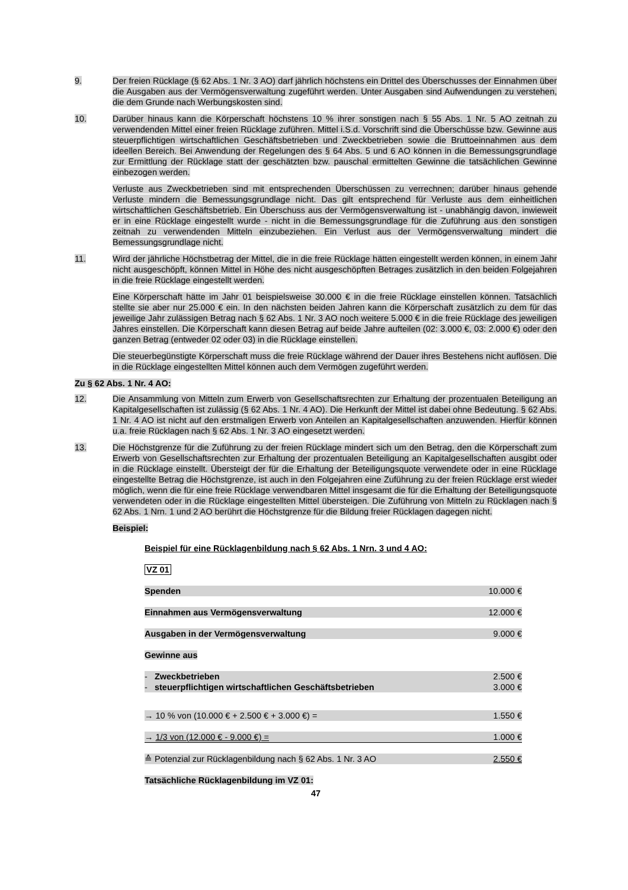9. Der freien Rücklage (§ 62 Abs. 1 Nr. 3 AO) darf jährlich höchstens ein Drittel des Überschusses der Einnahmen über die Ausgaben aus der Vermögensverwaltung zugeführt werden. Unter Ausgaben sind Aufwendungen zu verstehen, die dem Grunde nach Werbungskosten sind.
10. Darüber hinaus kann die Körperschaft höchstens 10 % ihrer sonstigen nach § 55 Abs. 1 Nr. 5 AO zeitnah zu verwendenden Mittel einer freien Rücklage zuführen. Mittel i.S.d. Vorschrift sind die Überschüsse bzw. Gewinne aus steuerpflichtigen wirtschaftlichen Geschäftsbetrieben und Zweckbetrieben sowie die Bruttoeinnahmen aus dem ideellen Bereich. Bei Anwendung der Regelungen des § 64 Abs. 5 und 6 AO können in die Bemessungsgrundlage zur Ermittlung der Rücklage statt der geschätzten bzw. pauschal ermittelten Gewinne die tatsächlichen Gewinne einbezogen werden.
Verluste aus Zweckbetrieben sind mit entsprechenden Überschüssen zu verrechnen; darüber hinaus gehende Verluste mindern die Bemessungsgrundlage nicht. Das gilt entsprechend für Verluste aus dem einheitlichen wirtschaftlichen Geschäftsbetrieb. Ein Überschuss aus der Vermögensverwaltung ist - unabhängig davon, inwieweit er in eine Rücklage eingestellt wurde - nicht in die Bemessungsgrundlage für die Zuführung aus den sonstigen zeitnah zu verwendenden Mitteln einzubeziehen. Ein Verlust aus der Vermögensverwaltung mindert die Bemessungsgrundlage nicht.
11. Wird der jährliche Höchstbetrag der Mittel, die in die freie Rücklage hätten eingestellt werden können, in einem Jahr nicht ausgeschöpft, können Mittel in Höhe des nicht ausgeschöpften Betrages zusätzlich in den beiden Folgejahren in die freie Rücklage eingestellt werden.
Eine Körperschaft hätte im Jahr 01 beispielsweise 30.000 € in die freie Rücklage einstellen können. Tatsächlich stellte sie aber nur 25.000 € ein. In den nächsten beiden Jahren kann die Körperschaft zusätzlich zu dem für das jeweilige Jahr zulässigen Betrag nach § 62 Abs. 1 Nr. 3 AO noch weitere 5.000 € in die freie Rücklage des jeweiligen Jahres einstellen. Die Körperschaft kann diesen Betrag auf beide Jahre aufteilen (02: 3.000 €, 03: 2.000 €) oder den ganzen Betrag (entweder 02 oder 03) in die Rücklage einstellen.
Die steuerbegünstigte Körperschaft muss die freie Rücklage während der Dauer ihres Bestehens nicht auflösen. Die in die Rücklage eingestellten Mittel können auch dem Vermögen zugeführt werden.
Zu § 62 Abs. 1 Nr. 4 AO:
12. Die Ansammlung von Mitteln zum Erwerb von Gesellschaftsrechten zur Erhaltung der prozentualen Beteiligung an Kapitalgesellschaften ist zulässig (§ 62 Abs. 1 Nr. 4 AO). Die Herkunft der Mittel ist dabei ohne Bedeutung. § 62 Abs. 1 Nr. 4 AO ist nicht auf den erstmaligen Erwerb von Anteilen an Kapitalgesellschaften anzuwenden. Hierfür können u.a. freie Rücklagen nach § 62 Abs. 1 Nr. 3 AO eingesetzt werden.
13. Die Höchstgrenze für die Zuführung zu der freien Rücklage mindert sich um den Betrag, den die Körperschaft zum Erwerb von Gesellschaftsrechten zur Erhaltung der prozentualen Beteiligung an Kapitalgesellschaften ausgibt oder in die Rücklage einstellt. Übersteigt der für die Erhaltung der Beteiligungsquote verwendete oder in eine Rücklage eingestellte Betrag die Höchstgrenze, ist auch in den Folgejahren eine Zuführung zu der freien Rücklage erst wieder möglich, wenn die für eine freie Rücklage verwendbaren Mittel insgesamt die für die Erhaltung der Beteiligungsquote verwendeten oder in die Rücklage eingestellten Mittel übersteigen. Die Zuführung von Mitteln zu Rücklagen nach § 62 Abs. 1 Nrn. 1 und 2 AO berührt die Höchstgrenze für die Bildung freier Rücklagen dagegen nicht.
Beispiel:
| Beispiel für eine Rücklagenbildung nach § 62 Abs. 1 Nrn. 3 und 4 AO: | |
| VZ 01 | |
| Spenden | 10.000 € |
| Einnahmen aus Vermögensverwaltung | 12.000 € |
| Ausgaben in der Vermögensverwaltung | 9.000 € |
| Gewinne aus | |
| - Zweckbetrieben | 2.500 € |
| - steuerpflichtigen wirtschaftlichen Geschäftsbetrieben | 3.000 € |
| → 10 % von (10.000 € + 2.500 € + 3.000 €) = | 1.550 € |
| → 1/3 von (12.000 € - 9.000 €) = | 1.000 € |
| ≙ Potenzial zur Rücklagenbildung nach § 62 Abs. 1 Nr. 3 AO | 2.550 € |
| Tatsächliche Rücklagenbildung im VZ 01: | |
47